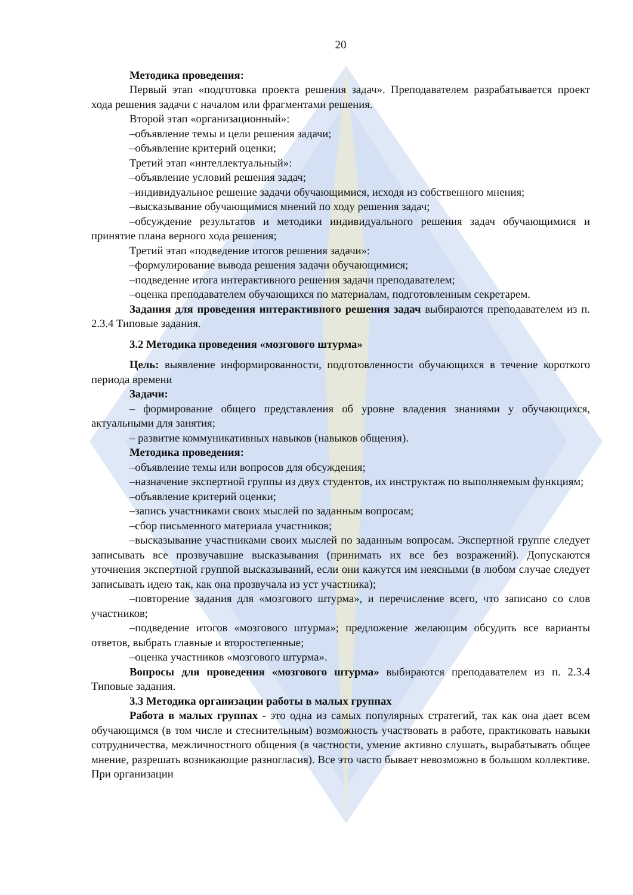20
Методика проведения:
Первый этап «подготовка проекта решения задач». Преподавателем разрабатывается проект хода решения задачи с началом или фрагментами решения.
Второй этап «организационный»:
–объявление темы и цели решения задачи;
–объявление критерий оценки;
Третий этап «интеллектуальный»:
–объявление условий решения задач;
–индивидуальное решение задачи обучающимися, исходя из собственного мнения;
–высказывание обучающимися мнений по ходу решения задач;
–обсуждение результатов и методики индивидуального решения задач обучающимися и принятие плана верного хода решения;
Третий этап «подведение итогов решения задачи»:
–формулирование вывода решения задачи обучающимися;
–подведение итога интерактивного решения задачи преподавателем;
–оценка преподавателем обучающихся по материалам, подготовленным секретарем.
Задания для проведения интерактивного решения задач выбираются преподавателем из п. 2.3.4 Типовые задания.
3.2 Методика проведения «мозгового штурма»
Цель: выявление информированности, подготовленности обучающихся в течение короткого периода времени
Задачи:
– формирование общего представления об уровне владения знаниями у обучающихся, актуальными для занятия;
– развитие коммуникативных навыков (навыков общения).
Методика проведения:
–объявление темы или вопросов для обсуждения;
–назначение экспертной группы из двух студентов, их инструктаж по выполняемым функциям;
–объявление критерий оценки;
–запись участниками своих мыслей по заданным вопросам;
–сбор письменного материала участников;
–высказывание участниками своих мыслей по заданным вопросам. Экспертной группе следует записывать все прозвучавшие высказывания (принимать их все без возражений). Допускаются уточнения экспертной группой высказываний, если они кажутся им неясными (в любом случае следует записывать идею так, как она прозвучала из уст участника);
–повторение задания для «мозгового штурма», и перечисление всего, что записано со слов участников;
–подведение итогов «мозгового штурма»; предложение желающим обсудить все варианты ответов, выбрать главные и второстепенные;
–оценка участников «мозгового штурма».
Вопросы для проведения «мозгового штурма» выбираются преподавателем из п. 2.3.4 Типовые задания.
3.3 Методика организации работы в малых группах
Работа в малых группах - это одна из самых популярных стратегий, так как она дает всем обучающимся (в том числе и стеснительным) возможность участвовать в работе, практиковать навыки сотрудничества, межличностного общения (в частности, умение активно слушать, вырабатывать общее мнение, разрешать возникающие разногласия). Все это часто бывает невозможно в большом коллективе. При организации